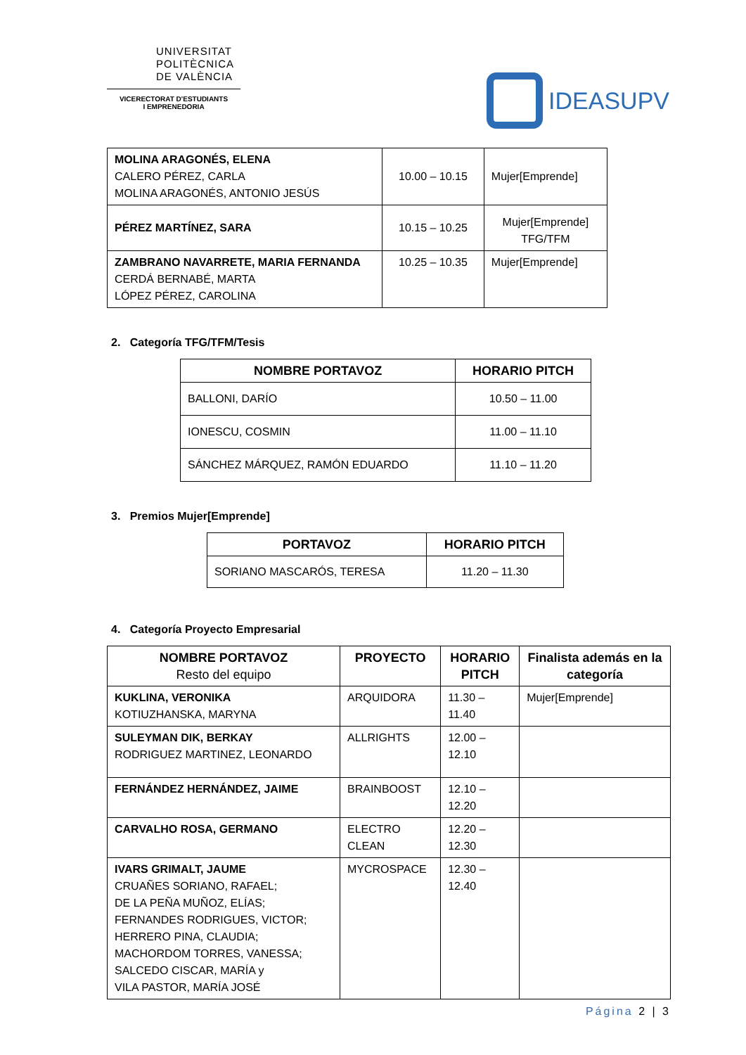UNIVERSITAT
POLITÈCNICA
DE VALÈNCIA
VICERECTORAT D'ESTUDIANTS
I EMPRENEDORIA
IDEASUPV
| MOLINA ARAGONÉS, ELENA CALERO PÉREZ, CARLA MOLINA ARAGONÉS, ANTONIO JESÚS | 10.00 – 10.15 | Mujer[Emprende] |
| PÉREZ MARTÍNEZ, SARA | 10.15 – 10.25 | Mujer[Emprende] TFG/TFM |
| ZAMBRANO NAVARRETE, MARIA FERNANDA CERDÁ BERNABÉ, MARTA LÓPEZ PÉREZ, CAROLINA | 10.25 – 10.35 | Mujer[Emprende] |
2. Categoría TFG/TFM/Tesis
| NOMBRE PORTAVOZ | HORARIO PITCH |
| --- | --- |
| BALLONI, DARÍO | 10.50 – 11.00 |
| IONESCU, COSMIN | 11.00 – 11.10 |
| SÁNCHEZ MÁRQUEZ, RAMÓN EDUARDO | 11.10 – 11.20 |
3. Premios Mujer[Emprende]
| PORTAVOZ | HORARIO PITCH |
| --- | --- |
| SORIANO MASCARÓS, TERESA | 11.20 – 11.30 |
4. Categoría Proyecto Empresarial
| NOMBRE PORTAVOZ Resto del equipo | PROYECTO | HORARIO PITCH | Finalista además en la categoría |
| --- | --- | --- | --- |
| KUKLINA, VERONIKA KOTIUZHANSKA, MARYNA | ARQUIDORA | 11.30 – 11.40 | Mujer[Emprende] |
| SULEYMAN DIK, BERKAY RODRIGUEZ MARTINEZ, LEONARDO | ALLRIGHTS | 12.00 – 12.10 | |
| FERNÁNDEZ HERNÁNDEZ, JAIME | BRAINBOOST | 12.10 – 12.20 | |
| CARVALHO ROSA, GERMANO | ELECTRO CLEAN | 12.20 – 12.30 | |
| IVARS GRIMALT, JAUME CRUAÑES SORIANO, RAFAEL; DE LA PEÑA MUÑOZ, ELÍAS; FERNANDES RODRIGUES, VICTOR; HERRERO PINA, CLAUDIA; MACHORDOM TORRES, VANESSA; SALCEDO CISCAR, MARÍA y VILA PASTOR, MARÍA JOSÉ | MYCROSPACE | 12.30 – 12.40 | |
Página 2 | 3